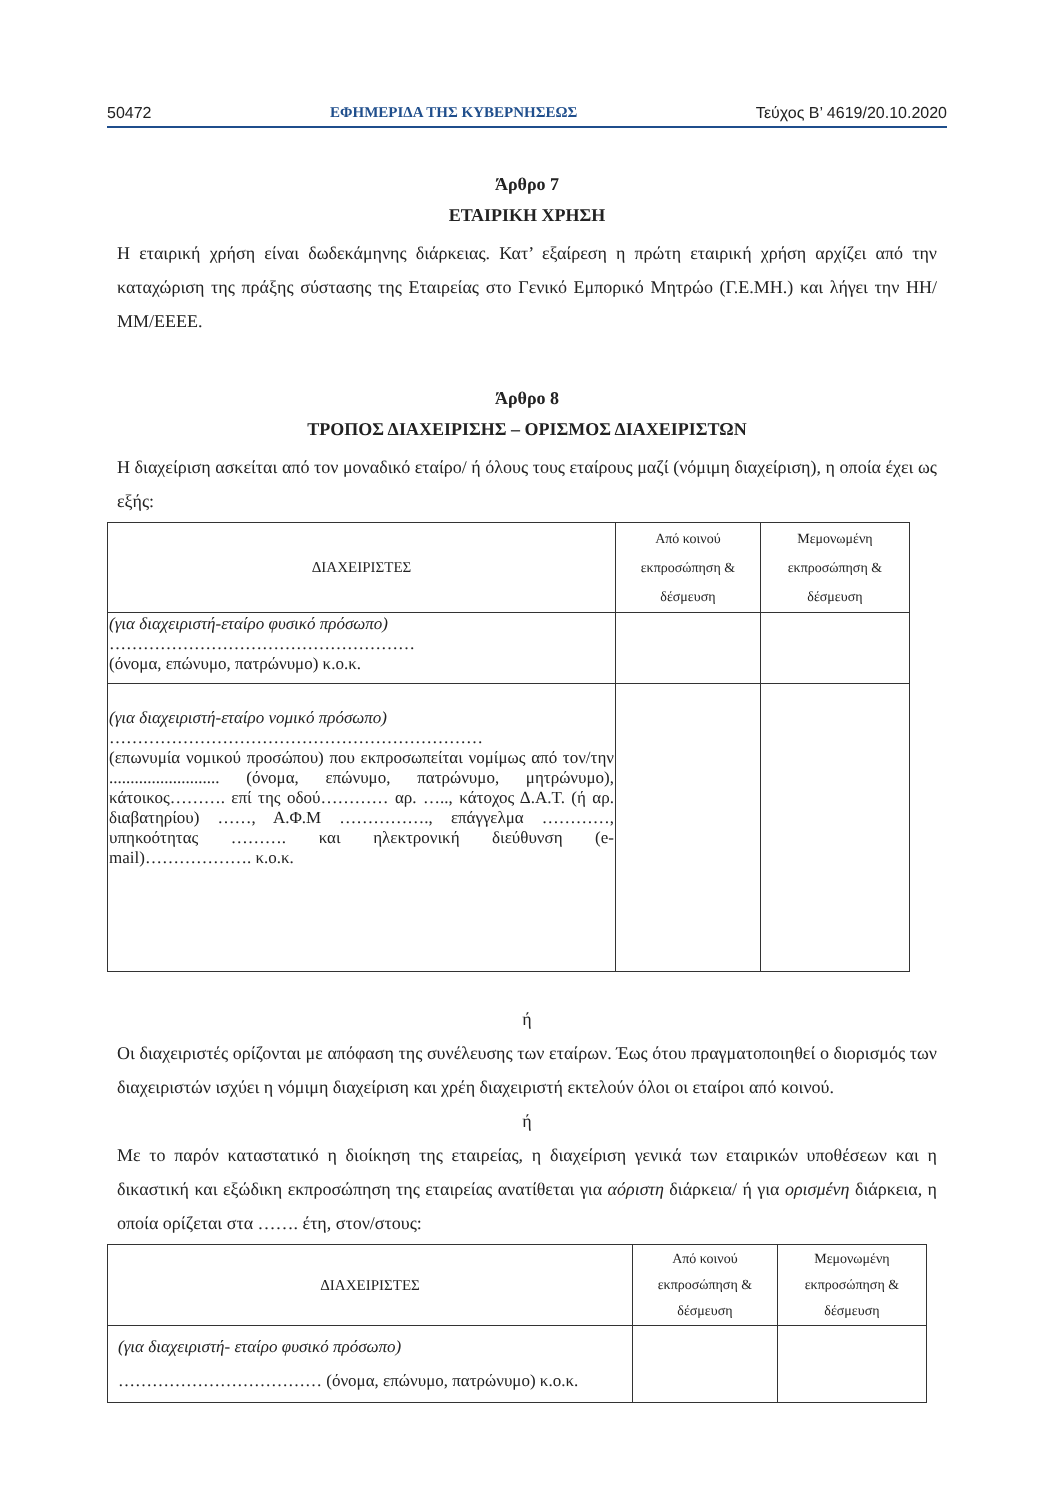50472 ΕΦΗΜΕΡΙΔΑ ΤΗΣ ΚΥΒΕΡΝΗΣΕΩΣ Τεύχος B’ 4619/20.10.2020
Άρθρο 7
ΕΤΑΙΡΙΚΗ ΧΡΗΣΗ
Η εταιρική χρήση είναι δωδεκάμηνης διάρκειας. Κατ’ εξαίρεση η πρώτη εταιρική χρήση αρχίζει από την καταχώριση της πράξης σύστασης της Εταιρείας στο Γενικό Εμπορικό Μητρώο (Γ.Ε.ΜΗ.) και λήγει την ΗΗ/ΜΜ/ΕΕΕΕ.
Άρθρο 8
ΤΡΟΠΟΣ ΔΙΑΧΕΙΡΙΣΗΣ – ΟΡΙΣΜΟΣ ΔΙΑΧΕΙΡΙΣΤΩΝ
Η διαχείριση ασκείται από τον μοναδικό εταίρο/ ή όλους τους εταίρους μαζί (νόμιμη διαχείριση), η οποία έχει ως εξής:
| ΔΙΑΧΕΙΡΙΣΤΕΣ | Από κοινού εκπροσώπηση & δέσμευση | Μεμονωμένη εκπροσώπηση & δέσμευση |
| (για διαχειριστή-εταίρο φυσικό πρόσωπο) ……………………………………………… (όνομα, επώνυμο, πατρώνυμο) κ.ο.κ. | | |
| (για διαχειριστή-εταίρο νομικό πρόσωπο) ………………………………………………………… (επωνυμία νομικού προσώπου) που εκπροσωπείται νομίμως από τον/την .......................... (όνομα, επώνυμο, πατρώνυμο, μητρώνυμο), κάτοικος………. επί της οδού………… αρ. ….., κάτοχος Δ.Α.Τ. (ή αρ. διαβατηρίου) ……, Α.Φ.Μ ……………., επάγγελμα …………, υπηκοότητας ………. και ηλεκτρονική διεύθυνση (e-mail)………………. κ.ο.κ. | | |
ή
Οι διαχειριστές ορίζονται με απόφαση της συνέλευσης των εταίρων. Έως ότου πραγματοποιηθεί ο διορισμός των διαχειριστών ισχύει η νόμιμη διαχείριση και χρέη διαχειριστή εκτελούν όλοι οι εταίροι από κοινού.
ή
Με το παρόν καταστατικό η διοίκηση της εταιρείας, η διαχείριση γενικά των εταιρικών υποθέσεων και η δικαστική και εξώδικη εκπροσώπηση της εταιρείας ανατίθεται για αόριστη διάρκεια/ ή για ορισμένη διάρκεια, η οποία ορίζεται στα ……. έτη, στον/στους:
| ΔΙΑΧΕΙΡΙΣΤΕΣ | Από κοινού εκπροσώπηση & δέσμευση | Μεμονωμένη εκπροσώπηση & δέσμευση |
| (για διαχειριστή- εταίρο φυσικό πρόσωπο) ……………………………… (όνομα, επώνυμο, πατρώνυμο) κ.ο.κ. | | |